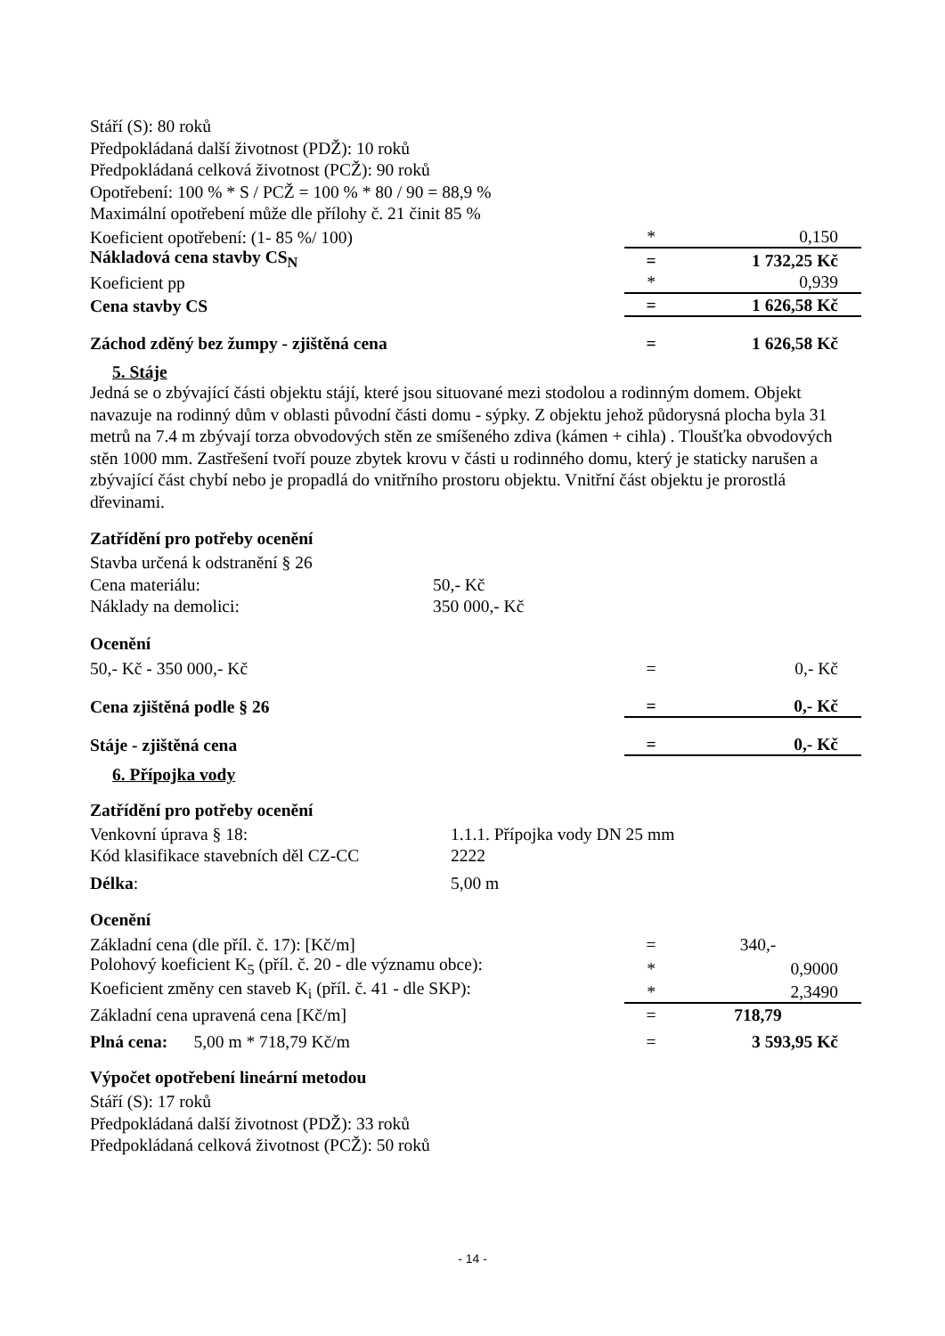Stáří (S): 80 roků
Předpokládaná další životnost (PDŽ): 10 roků
Předpokládaná celková životnost (PCŽ): 90 roků
Opotřebení: 100 % * S / PCŽ = 100 % * 80 / 90 = 88,9 %
Maximální opotřebení může dle přílohy č. 21 činit 85 %
| Koeficient opotřebení: (1- 85 %/ 100) | * | 0,150 |
| Nákladová cena stavby CS<sub>N</sub> | = | 1 732,25 Kč |
| Koeficient pp | * | 0,939 |
| Cena stavby CS | = | 1 626,58 Kč |
| Záchod zděný bez žumpy - zjištěná cena | = | 1 626,58 Kč |
5. Stáje
Jedná se o zbývající části objektu stájí, které jsou situované mezi stodolou a rodinným domem. Objekt navazuje na rodinný dům v oblasti původní části domu - sýpky. Z objektu jehož půdorysná plocha byla 31 metrů na 7.4 m zbývají torza obvodových stěn ze smíšeného zdiva (kámen + cihla) . Tloušťka obvodových stěn 1000 mm. Zastřešení tvoří pouze zbytek krovu v části u rodinného domu, který je staticky narušen a zbývající část chybí nebo je propadlá do vnitřního prostoru objektu. Vnitřní část objektu je prorostlá dřevinami.
Zatřídění pro potřeby ocenění
Stavba určená k odstranění § 26
Cena materiálu: 50,- Kč
Náklady na demolici: 350 000,- Kč
Ocenění
| 50,- Kč - 350 000,- Kč | = | 0,- Kč |
| Cena zjištěná podle § 26 | = | 0,- Kč |
| Stáje - zjištěná cena | = | 0,- Kč |
6. Přípojka vody
Zatřídění pro potřeby ocenění
Venkovní úprava § 18: 1.1.1. Přípojka vody DN 25 mm
Kód klasifikace stavebních děl CZ-CC 2222
Délka: 5,00 m
Ocenění
| Základní cena (dle příl. č. 17): [Kč/m] | = | 340,- |
| Polohový koeficient K<sub>5</sub> (příl. č. 20 - dle významu obce): | * | 0,9000 |
| Koeficient změny cen staveb K<sub>i</sub> (příl. č. 41 - dle SKP): | * | 2,3490 |
| Základní cena upravená cena [Kč/m] | = | 718,79 |
| Plná cena: 5,00 m * 718,79 Kč/m | = | 3 593,95 Kč |
Výpočet opotřebení lineární metodou
Stáří (S): 17 roků
Předpokládaná další životnost (PDŽ): 33 roků
Předpokládaná celková životnost (PCŽ): 50 roků
- 14 -